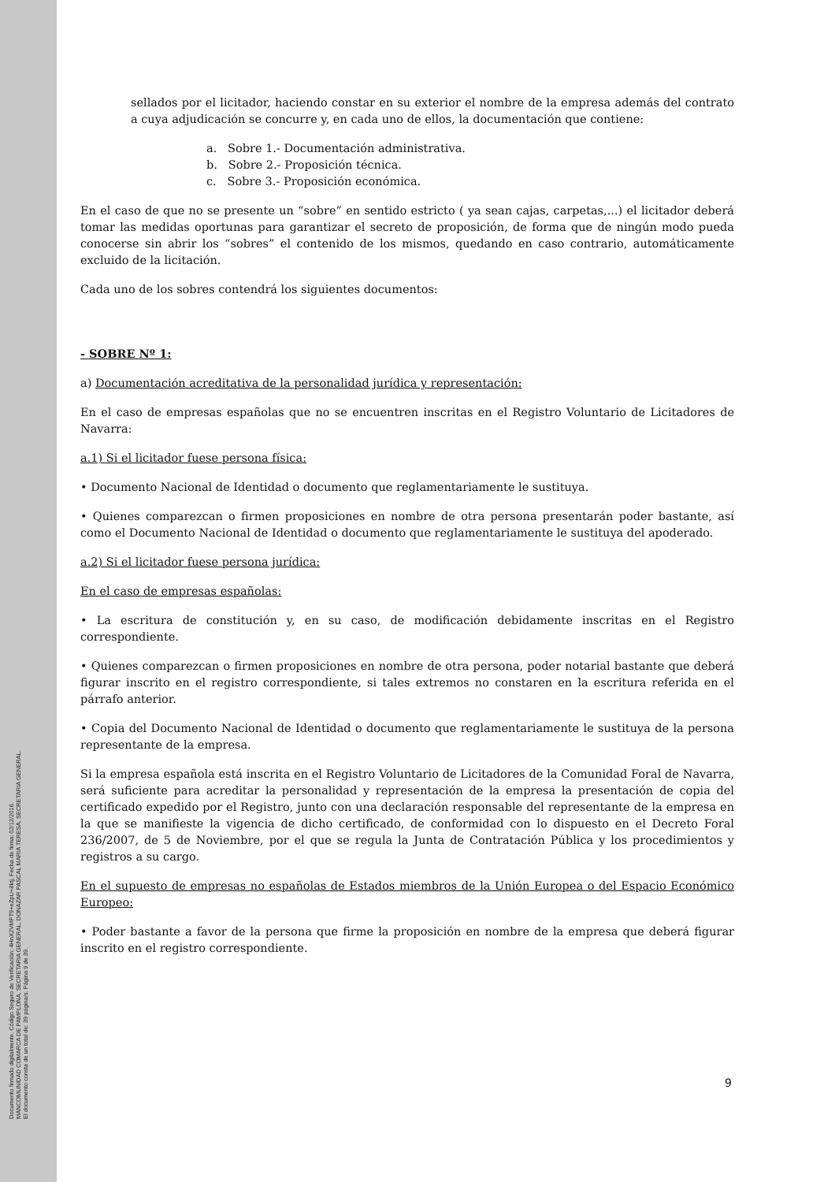Documento firmado digitalmente. Código Seguro de Verificación: 4HnX2VMPT9+eZpU+8ktj, Fecha de firma: 02/12/2016.
MANCOMUNIDAD COMARCA DE PAMPLONA, SECRETARIA GENERAL, DONAZAR PASCAL MARIA TERESA, SECRETARIA GENERAL.
El documento consta de un total de: 39 página/s. Página 9 de 39.
sellados por el licitador, haciendo constar en su exterior el nombre de la empresa además del contrato a cuya adjudicación se concurre y, en cada uno de ellos, la documentación que contiene:
a. Sobre 1.- Documentación administrativa.
b. Sobre 2.- Proposición técnica.
c. Sobre 3.- Proposición económica.
En el caso de que no se presente un “sobre” en sentido estricto ( ya sean cajas, carpetas,...) el licitador deberá tomar las medidas oportunas para garantizar el secreto de proposición, de forma que de ningún modo pueda conocerse sin abrir los “sobres” el contenido de los mismos, quedando en caso contrario, automáticamente excluido de la licitación.
Cada uno de los sobres contendrá los siguientes documentos:
- SOBRE Nº 1:
a) Documentación acreditativa de la personalidad jurídica y representación:
En el caso de empresas españolas que no se encuentren inscritas en el Registro Voluntario de Licitadores de Navarra:
a.1) Si el licitador fuese persona física:
• Documento Nacional de Identidad o documento que reglamentariamente le sustituya.
• Quienes comparezcan o firmen proposiciones en nombre de otra persona presentarán poder bastante, así como el Documento Nacional de Identidad o documento que reglamentariamente le sustituya del apoderado.
a.2) Si el licitador fuese persona jurídica:
En el caso de empresas españolas:
• La escritura de constitución y, en su caso, de modificación debidamente inscritas en el Registro correspondiente.
• Quienes comparezcan o firmen proposiciones en nombre de otra persona, poder notarial bastante que deberá figurar inscrito en el registro correspondiente, si tales extremos no constaren en la escritura referida en el párrafo anterior.
• Copia del Documento Nacional de Identidad o documento que reglamentariamente le sustituya de la persona representante de la empresa.
Si la empresa española está inscrita en el Registro Voluntario de Licitadores de la Comunidad Foral de Navarra, será suficiente para acreditar la personalidad y representación de la empresa la presentación de copia del certificado expedido por el Registro, junto con una declaración responsable del representante de la empresa en la que se manifieste la vigencia de dicho certificado, de conformidad con lo dispuesto en el Decreto Foral 236/2007, de 5 de Noviembre, por el que se regula la Junta de Contratación Pública y los procedimientos y registros a su cargo.
En el supuesto de empresas no españolas de Estados miembros de la Unión Europea o del Espacio Económico Europeo:
• Poder bastante a favor de la persona que firme la proposición en nombre de la empresa que deberá figurar inscrito en el registro correspondiente.
9